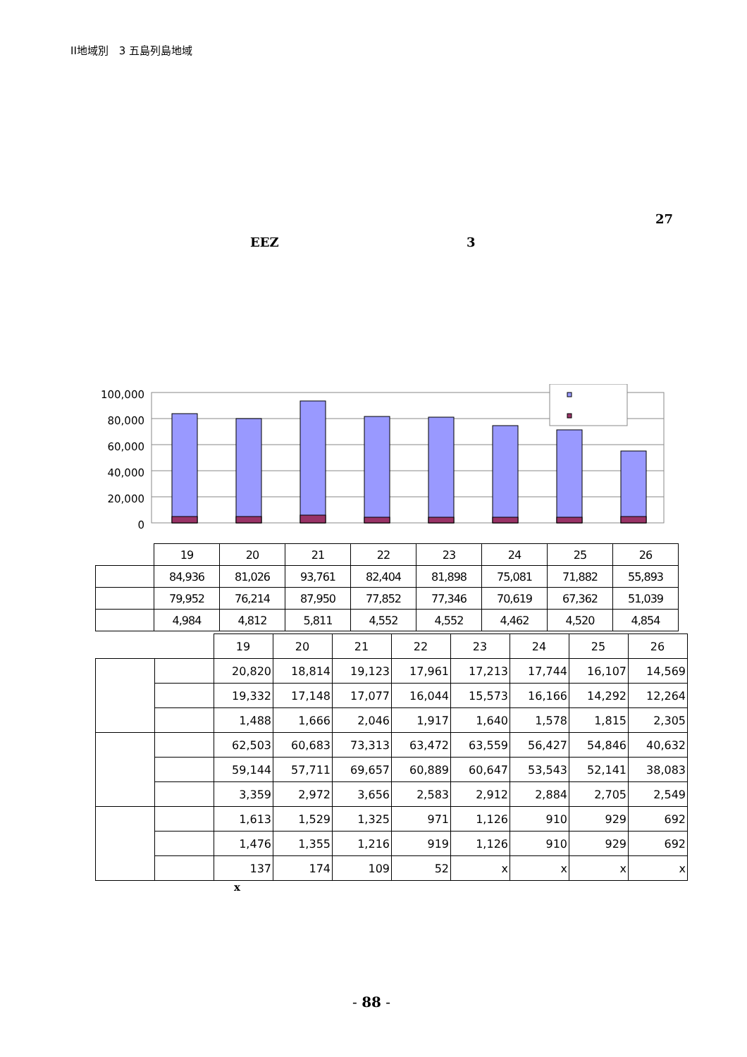II地域別　3 五島列島地域
27
EEZ 3
100,000
80,000
60,000
40,000
20,000
0
| | 19 | 20 | 21 | 22 | 23 | 24 | 25 | 26 |
| | 84,936 | 81,026 | 93,761 | 82,404 | 81,898 | 75,081 | 71,882 | 55,893 |
| | 79,952 | 76,214 | 87,950 | 77,852 | 77,346 | 70,619 | 67,362 | 51,039 |
| | 4,984 | 4,812 | 5,811 | 4,552 | 4,552 | 4,462 | 4,520 | 4,854 |
| | | 19 | 20 | 21 | 22 | 23 | 24 | 25 | 26 |
| | | 20,820 | 18,814 | 19,123 | 17,961 | 17,213 | 17,744 | 16,107 | 14,569 |
| | | 19,332 | 17,148 | 17,077 | 16,044 | 15,573 | 16,166 | 14,292 | 12,264 |
| | | 1,488 | 1,666 | 2,046 | 1,917 | 1,640 | 1,578 | 1,815 | 2,305 |
| | | 62,503 | 60,683 | 73,313 | 63,472 | 63,559 | 56,427 | 54,846 | 40,632 |
| | | 59,144 | 57,711 | 69,657 | 60,889 | 60,647 | 53,543 | 52,141 | 38,083 |
| | | 3,359 | 2,972 | 3,656 | 2,583 | 2,912 | 2,884 | 2,705 | 2,549 |
| | | 1,613 | 1,529 | 1,325 | 971 | 1,126 | 910 | 929 | 692 |
| | | 1,476 | 1,355 | 1,216 | 919 | 1,126 | 910 | 929 | 692 |
| | | 137 | 174 | 109 | 52 | x | x | x | x |
x
- 88 -